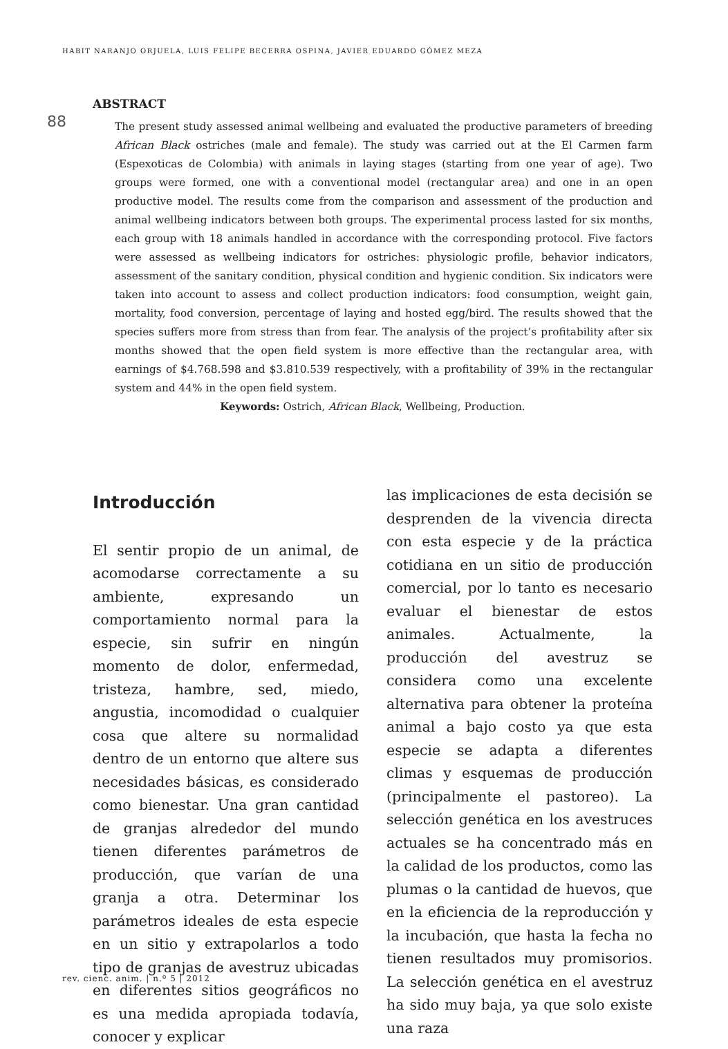HABIT NARANJO ORJUELA, LUIS FELIPE BECERRA OSPINA, JAVIER EDUARDO GÓMEZ MEZA
88
ABSTRACT
The present study assessed animal wellbeing and evaluated the productive parameters of breeding African Black ostriches (male and female). The study was carried out at the El Carmen farm (Espexoticas de Colombia) with animals in laying stages (starting from one year of age). Two groups were formed, one with a conventional model (rectangular area) and one in an open productive model. The results come from the comparison and assessment of the production and animal wellbeing indicators between both groups. The experimental process lasted for six months, each group with 18 animals handled in accordance with the corresponding protocol. Five factors were assessed as wellbeing indicators for ostriches: physiologic profile, behavior indicators, assessment of the sanitary condition, physical condition and hygienic condition. Six indicators were taken into account to assess and collect production indicators: food consumption, weight gain, mortality, food conversion, percentage of laying and hosted egg/bird. The results showed that the species suffers more from stress than from fear. The analysis of the project’s profitability after six months showed that the open field system is more effective than the rectangular area, with earnings of $4.768.598 and $3.810.539 respectively, with a profitability of 39% in the rectangular system and 44% in the open field system.
Keywords: Ostrich, African Black, Wellbeing, Production.
Introducción
El sentir propio de un animal, de acomodarse correctamente a su ambiente, expresando un comportamiento normal para la especie, sin sufrir en ningún momento de dolor, enfermedad, tristeza, hambre, sed, miedo, angustia, incomodidad o cualquier cosa que altere su normalidad dentro de un entorno que altere sus necesidades básicas, es considerado como bienestar. Una gran cantidad de granjas alrededor del mundo tienen diferentes parámetros de producción, que varían de una granja a otra. Determinar los parámetros ideales de esta especie en un sitio y extrapolarlos a todo tipo de granjas de avestruz ubicadas en diferentes sitios geográficos no es una medida apropiada todavía, conocer y explicar
las implicaciones de esta decisión se desprenden de la vivencia directa con esta especie y de la práctica cotidiana en un sitio de producción comercial, por lo tanto es necesario evaluar el bienestar de estos animales. Actualmente, la producción del avestruz se considera como una excelente alternativa para obtener la proteína animal a bajo costo ya que esta especie se adapta a diferentes climas y esquemas de producción (principalmente el pastoreo). La selección genética en los avestruces actuales se ha concentrado más en la calidad de los productos, como las plumas o la cantidad de huevos, que en la eficiencia de la reproducción y la incubación, que hasta la fecha no tienen resultados muy promisorios. La selección genética en el avestruz ha sido muy baja, ya que solo existe una raza
rev. cienc. anim. | n.º 5 | 2012